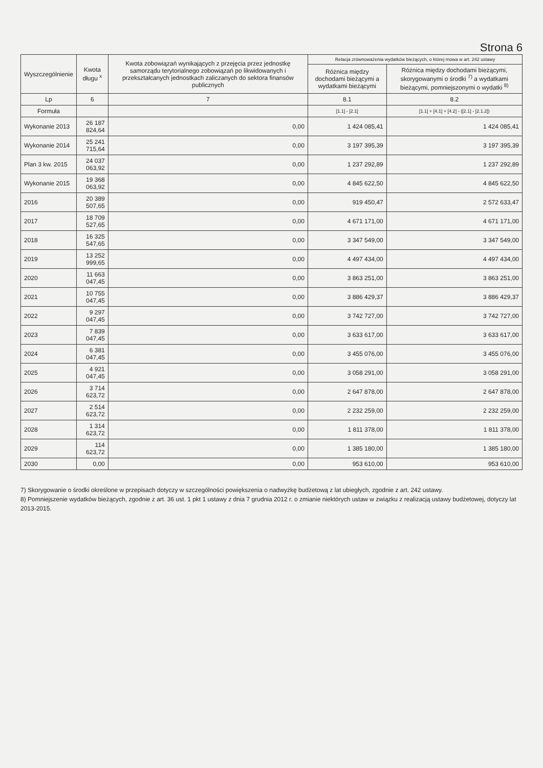Strona 6
| Wyszczególnienie | Kwota długu <sup>x</sup> | Kwota zobowiązań wynikających z przejęcia przez jednostkę samorządu terytorialnego zobowiązań po likwidowanych i przekształcanych jednostkach zaliczanych do sektora finansów publicznych | Relacja zrównoważenia wydatków bieżących, o której mowa w art. 242 ustawy | |
| --- | --- | --- | --- | --- |
| | | | Różnica między dochodami bieżącymi a wydatkami bieżącymi | Różnica między dochodami bieżącymi, skorygowanymi o środki <sup>7)</sup> a wydatkami bieżącymi, pomniejszonymi o wydatki <sup>8)</sup> |
| Lp | 6 | 7 | 8.1 | 8.2 |
| Formuła | | | [1.1] - [2.1] | [1.1] + [4.1] + [4.2] - ([2.1] - [2.1.2]) |
| Wykonanie 2013 | 26 187 824,64 | 0,00 | 1 424 085,41 | 1 424 085,41 |
| Wykonanie 2014 | 25 241 715,64 | 0,00 | 3 197 395,39 | 3 197 395,39 |
| Plan 3 kw. 2015 | 24 037 063,92 | 0,00 | 1 237 292,89 | 1 237 292,89 |
| Wykonanie 2015 | 19 368 063,92 | 0,00 | 4 845 622,50 | 4 845 622,50 |
| 2016 | 20 389 507,65 | 0,00 | 919 450,47 | 2 572 633,47 |
| 2017 | 18 709 527,65 | 0,00 | 4 671 171,00 | 4 671 171,00 |
| 2018 | 16 325 547,65 | 0,00 | 3 347 549,00 | 3 347 549,00 |
| 2019 | 13 252 999,65 | 0,00 | 4 497 434,00 | 4 497 434,00 |
| 2020 | 11 663 047,45 | 0,00 | 3 863 251,00 | 3 863 251,00 |
| 2021 | 10 755 047,45 | 0,00 | 3 886 429,37 | 3 886 429,37 |
| 2022 | 9 297 047,45 | 0,00 | 3 742 727,00 | 3 742 727,00 |
| 2023 | 7 839 047,45 | 0,00 | 3 633 617,00 | 3 633 617,00 |
| 2024 | 6 381 047,45 | 0,00 | 3 455 076,00 | 3 455 076,00 |
| 2025 | 4 921 047,45 | 0,00 | 3 058 291,00 | 3 058 291,00 |
| 2026 | 3 714 623,72 | 0,00 | 2 647 878,00 | 2 647 878,00 |
| 2027 | 2 514 623,72 | 0,00 | 2 232 259,00 | 2 232 259,00 |
| 2028 | 1 314 623,72 | 0,00 | 1 811 378,00 | 1 811 378,00 |
| 2029 | 114 623,72 | 0,00 | 1 385 180,00 | 1 385 180,00 |
| 2030 | 0,00 | 0,00 | 953 610,00 | 953 610,00 |
7) Skorygowanie o środki określone w przepisach dotyczy w szczególności powiększenia o nadwyżkę budżetową z lat ubiegłych, zgodnie z art. 242 ustawy.
8) Pomniejszenie wydatków bieżących, zgodnie z art. 36 ust. 1 pkt 1 ustawy z dnia 7 grudnia 2012 r. o zmianie niektórych ustaw w związku z realizacją ustawy budżetowej, dotyczy lat 2013-2015.